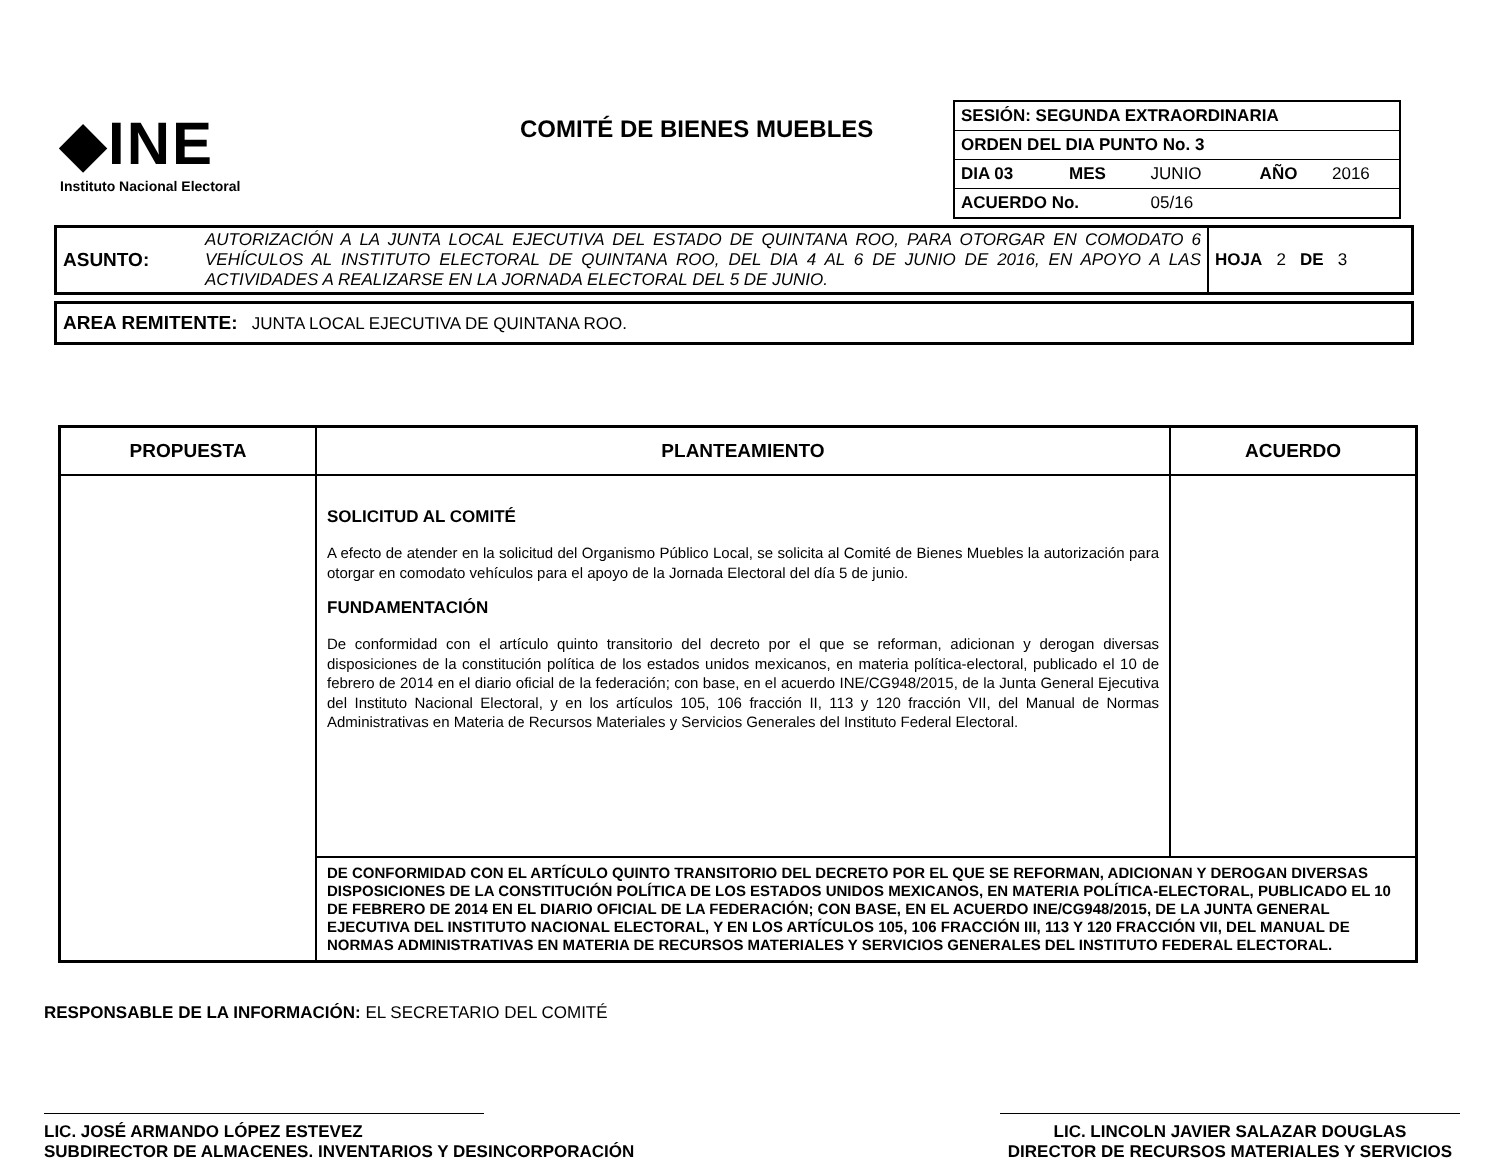◆INE
Instituto Nacional Electoral
COMITÉ DE BIENES MUEBLES
| SESIÓN: SEGUNDA EXTRAORDINARIA | | | | | |
| ORDEN DEL DIA PUNTO No. 3 | | | | | |
| DIA 03 | MES | JUNIO | | AÑO | 2016 |
| ACUERDO No. | | 05/16 | | | |
| ASUNTO: | AUTORIZACIÓN A LA JUNTA LOCAL EJECUTIVA DEL ESTADO DE QUINTANA ROO, PARA OTORGAR EN COMODATO 6 VEHÍCULOS AL INSTITUTO ELECTORAL DE QUINTANA ROO, DEL DIA 4 AL 6 DE JUNIO DE 2016, EN APOYO A LAS ACTIVIDADES A REALIZARSE EN LA JORNADA ELECTORAL DEL 5 DE JUNIO. | HOJA 2 DE 3 |
| AREA REMITENTE: JUNTA LOCAL EJECUTIVA DE QUINTANA ROO. |
| PROPUESTA | PLANTEAMIENTO | ACUERDO |
| --- | --- | --- |
| | SOLICITUD AL COMITÉ A efecto de atender en la solicitud del Organismo Público Local, se solicita al Comité de Bienes Muebles la autorización para otorgar en comodato vehículos para el apoyo de la Jornada Electoral del día 5 de junio. FUNDAMENTACIÓN De conformidad con el artículo quinto transitorio del decreto por el que se reforman, adicionan y derogan diversas disposiciones de la constitución política de los estados unidos mexicanos, en materia política-electoral, publicado el 10 de febrero de 2014 en el diario oficial de la federación; con base, en el acuerdo INE/CG948/2015, de la Junta General Ejecutiva del Instituto Nacional Electoral, y en los artículos 105, 106 fracción II, 113 y 120 fracción VII, del Manual de Normas Administrativas en Materia de Recursos Materiales y Servicios Generales del Instituto Federal Electoral. | |
| | DE CONFORMIDAD CON EL ARTÍCULO QUINTO TRANSITORIO DEL DECRETO POR EL QUE SE REFORMAN, ADICIONAN Y DEROGAN DIVERSAS DISPOSICIONES DE LA CONSTITUCIÓN POLÍTICA DE LOS ESTADOS UNIDOS MEXICANOS, EN MATERIA POLÍTICA-ELECTORAL, PUBLICADO EL 10 DE FEBRERO DE 2014 EN EL DIARIO OFICIAL DE LA FEDERACIÓN; CON BASE, EN EL ACUERDO INE/CG948/2015, DE LA JUNTA GENERAL EJECUTIVA DEL INSTITUTO NACIONAL ELECTORAL, Y EN LOS ARTÍCULOS 105, 106 FRACCIÓN III, 113 Y 120 FRACCIÓN VII, DEL MANUAL DE NORMAS ADMINISTRATIVAS EN MATERIA DE RECURSOS MATERIALES Y SERVICIOS GENERALES DEL INSTITUTO FEDERAL ELECTORAL. | |
RESPONSABLE DE LA INFORMACIÓN: EL SECRETARIO DEL COMITÉ
LIC. JOSÉ ARMANDO LÓPEZ ESTEVEZ
SUBDIRECTOR DE ALMACENES. INVENTARIOS Y DESINCORPORACIÓN
LIC. LINCOLN JAVIER SALAZAR DOUGLAS
DIRECTOR DE RECURSOS MATERIALES Y SERVICIOS